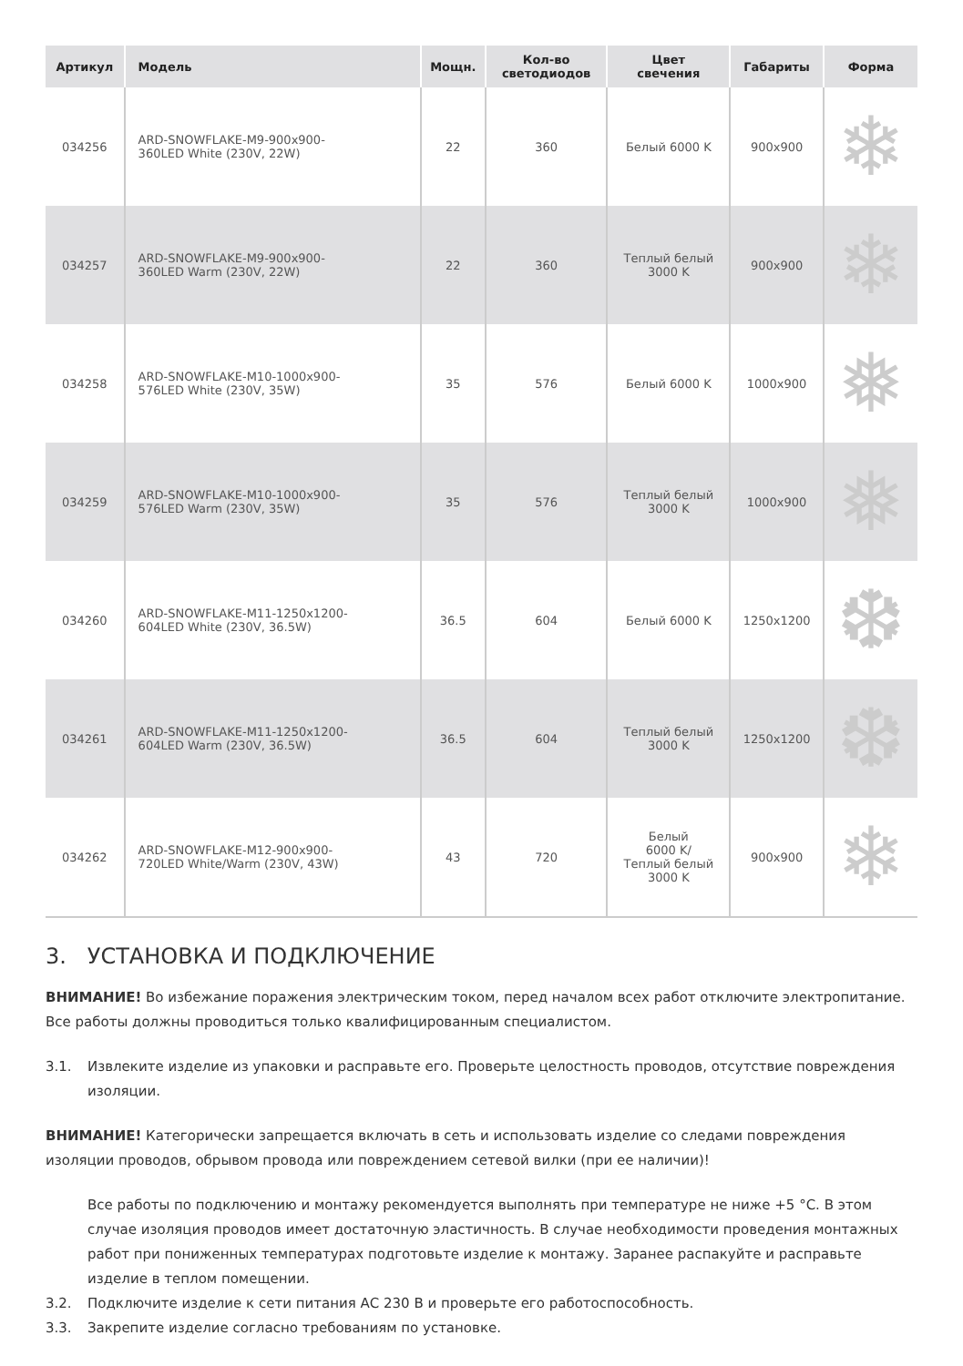| Артикул | Модель | Мощн. | Кол-во светодиодов | Цвет свечения | Габариты | Форма |
| --- | --- | --- | --- | --- | --- | --- |
| 034256 | ARD-SNOWFLAKE-M9-900x900- 360LED White (230V, 22W) | 22 | 360 | Белый 6000 K | 900x900 | ❄ |
| 034257 | ARD-SNOWFLAKE-M9-900x900- 360LED Warm (230V, 22W) | 22 | 360 | Теплый белый 3000 K | 900x900 | ❄ |
| 034258 | ARD-SNOWFLAKE-M10-1000x900- 576LED White (230V, 35W) | 35 | 576 | Белый 6000 K | 1000x900 | ❅ |
| 034259 | ARD-SNOWFLAKE-M10-1000x900- 576LED Warm (230V, 35W) | 35 | 576 | Теплый белый 3000 K | 1000x900 | ❅ |
| 034260 | ARD-SNOWFLAKE-M11-1250x1200- 604LED White (230V, 36.5W) | 36.5 | 604 | Белый 6000 K | 1250x1200 | ❆ |
| 034261 | ARD-SNOWFLAKE-M11-1250x1200- 604LED Warm (230V, 36.5W) | 36.5 | 604 | Теплый белый 3000 K | 1250x1200 | ❆ |
| 034262 | ARD-SNOWFLAKE-M12-900x900- 720LED White/Warm (230V, 43W) | 43 | 720 | Белый 6000 K/ Теплый белый 3000 K | 900x900 | ❄ |
3. УСТАНОВКА И ПОДКЛЮЧЕНИЕ
ВНИМАНИЕ! Во избежание поражения электрическим током, перед началом всех работ отключите электропитание. Все работы должны проводиться только квалифицированным специалистом.
3.1. Извлеките изделие из упаковки и расправьте его. Проверьте целостность проводов, отсутствие повреждения изоляции.
ВНИМАНИЕ! Категорически запрещается включать в сеть и использовать изделие со следами повреждения изоляции проводов, обрывом провода или повреждением сетевой вилки (при ее наличии)!
Все работы по подключению и монтажу рекомендуется выполнять при температуре не ниже +5 °C. В этом случае изоляция проводов имеет достаточную эластичность. В случае необходимости проведения монтажных работ при пониженных температурах подготовьте изделие к монтажу. Заранее распакуйте и расправьте изделие в теплом помещении.
3.2. Подключите изделие к сети питания АС 230 В и проверьте его работоспособность.
3.3. Закрепите изделие согласно требованиям по установке.